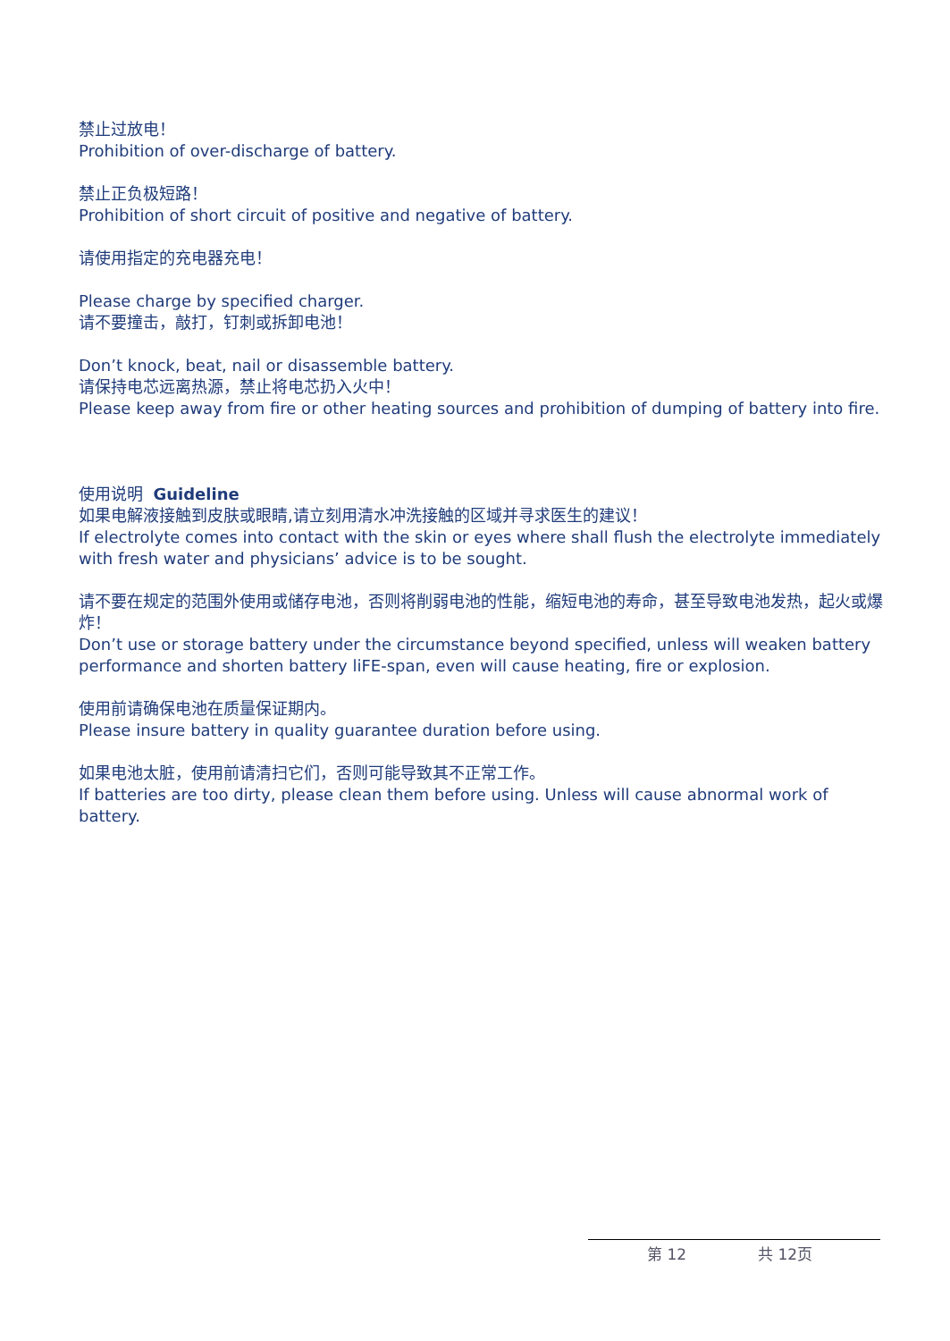禁止过放电！
Prohibition of over-discharge of battery.
禁止正负极短路！
Prohibition of short circuit of positive and negative of battery.
请使用指定的充电器充电！
Please charge by specified charger.
请不要撞击，敲打，钉刺或拆卸电池！
Don’t knock, beat, nail or disassemble battery.
请保持电芯远离热源，禁止将电芯扔入火中！
Please keep away from fire or other heating sources and prohibition of dumping of battery into fire.
使用说明 Guideline
如果电解液接触到皮肤或眼睛,请立刻用清水冲洗接触的区域并寻求医生的建议！
If electrolyte comes into contact with the skin or eyes where shall flush the electrolyte immediately with fresh water and physicians’ advice is to be sought.
请不要在规定的范围外使用或储存电池，否则将削弱电池的性能，缩短电池的寿命，甚至导致电池发热，起火或爆炸！
Don’t use or storage battery under the circumstance beyond specified, unless will weaken battery performance and shorten battery liFE-span, even will cause heating, fire or explosion.
使用前请确保电池在质量保证期内。
Please insure battery in quality guarantee duration before using.
如果电池太脏，使用前请清扫它们，否则可能导致其不正常工作。
If batteries are too dirty, please clean them before using. Unless will cause abnormal work of battery.
第 12 共 12页